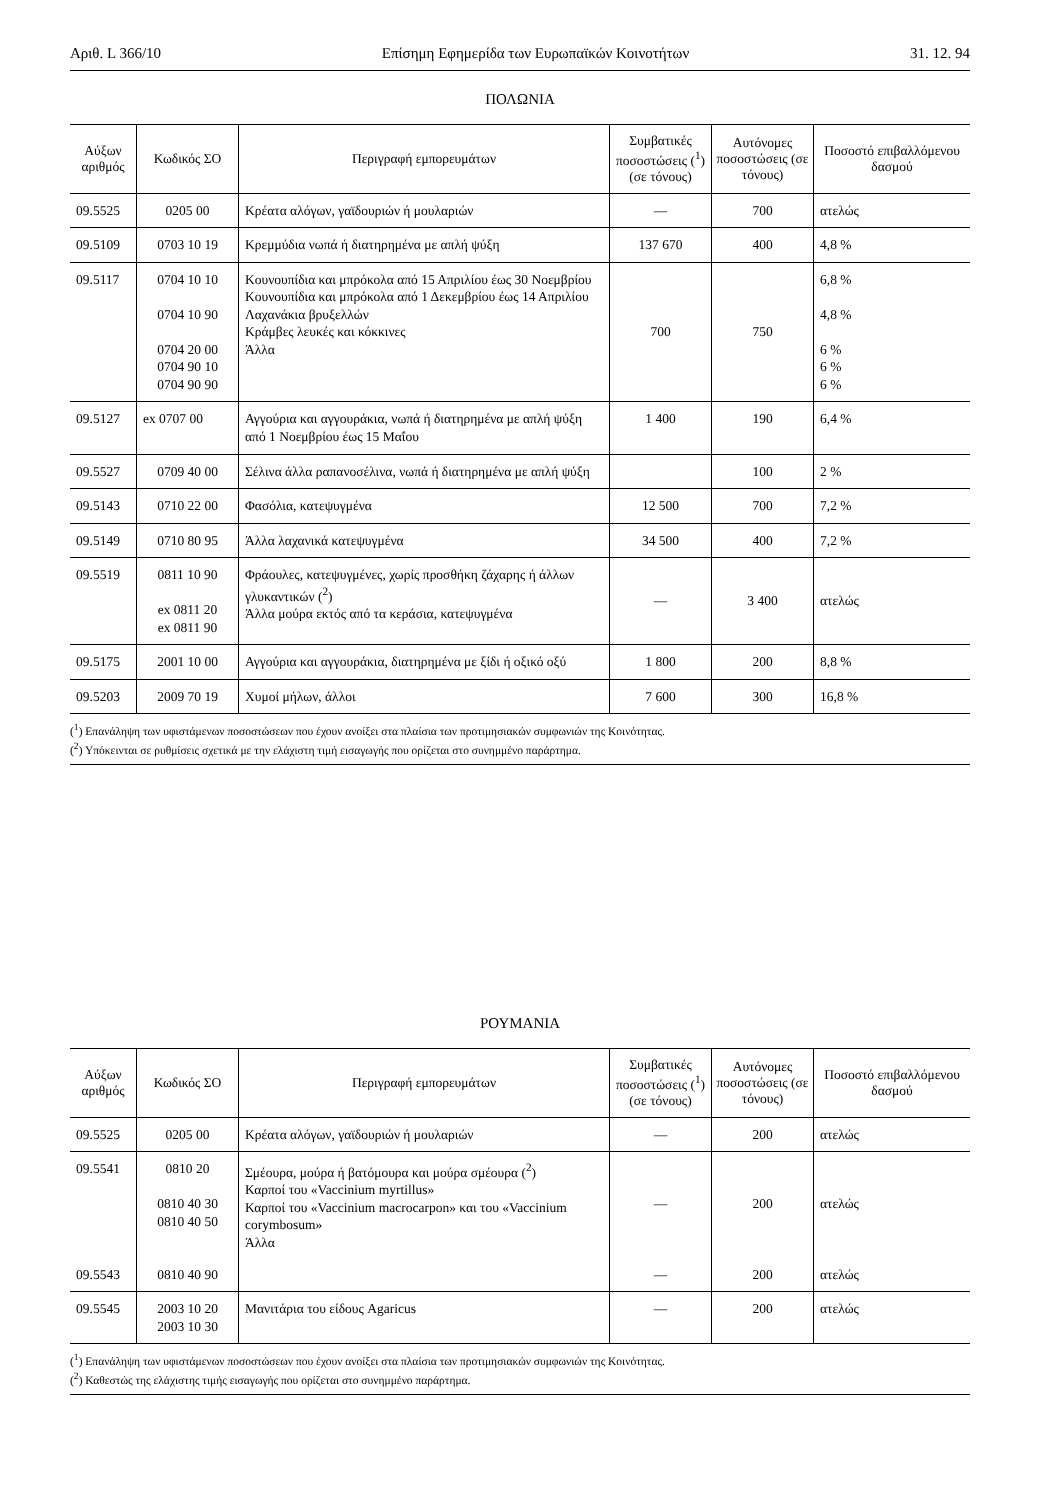Αριθ. L 366/10 Επίσημη Εφημερίδα των Ευρωπαϊκών Κοινοτήτων 31. 12. 94
ΠΟΛΩΝΙΑ
| Αύξων αριθμός | Κωδικός ΣΟ | Περιγραφή εμπορευμάτων | Συμβατικές ποσοστώσεις (<sup>1</sup>) (σε τόνους) | Αυτόνομες ποσοστώσεις (σε τόνους) | Ποσοστό επιβαλλόμενου δασμού |
| --- | --- | --- | --- | --- | --- |
| 09.5525 | 0205 00 | Κρέατα αλόγων, γαϊδουριών ή μουλαριών | — | 700 | ατελώς |
| 09.5109 | 0703 10 19 | Κρεμμύδια νωπά ή διατηρημένα με απλή ψύξη | 137 670 | 400 | 4,8 % |
| 09.5117 | 0704 10 10 0704 10 90 0704 20 00 0704 90 10 0704 90 90 | Κουνουπίδια και μπρόκολα από 15 Απριλίου έως 30 Νοεμβρίου Κουνουπίδια και μπρόκολα από 1 Δεκεμβρίου έως 14 Απριλίου Λαχανάκια βρυξελλών Κράμβες λευκές και κόκκινες Άλλα | 700 | 750 | 6,8 % 4,8 % 6 % 6 % 6 % |
| 09.5127 | ex 0707 00 | Αγγούρια και αγγουράκια, νωπά ή διατηρημένα με απλή ψύξη από 1 Νοεμβρίου έως 15 Μαΐου | 1 400 | 190 | 6,4 % |
| 09.5527 | 0709 40 00 | Σέλινα άλλα ραπανοσέλινα, νωπά ή διατηρημένα με απλή ψύξη | | 100 | 2 % |
| 09.5143 | 0710 22 00 | Φασόλια, κατεψυγμένα | 12 500 | 700 | 7,2 % |
| 09.5149 | 0710 80 95 | Άλλα λαχανικά κατεψυγμένα | 34 500 | 400 | 7,2 % |
| 09.5519 | 0811 10 90 ex 0811 20 ex 0811 90 | Φράουλες, κατεψυγμένες, χωρίς προσθήκη ζάχαρης ή άλλων γλυκαντικών (<sup>2</sup>) Άλλα μούρα εκτός από τα κεράσια, κατεψυγμένα | — | 3 400 | ατελώς |
| 09.5175 | 2001 10 00 | Αγγούρια και αγγουράκια, διατηρημένα με ξίδι ή οξικό οξύ | 1 800 | 200 | 8,8 % |
| 09.5203 | 2009 70 19 | Χυμοί μήλων, άλλοι | 7 600 | 300 | 16,8 % |
(<sup>1</sup>) Επανάληψη των υφιστάμενων ποσοστώσεων που έχουν ανοίξει στα πλαίσια των προτιμησιακών συμφωνιών της Κοινότητας.
(<sup>2</sup>) Υπόκεινται σε ρυθμίσεις σχετικά με την ελάχιστη τιμή εισαγωγής που ορίζεται στο συνημμένο παράρτημα.
ΡΟΥΜΑΝΙΑ
| Αύξων αριθμός | Κωδικός ΣΟ | Περιγραφή εμπορευμάτων | Συμβατικές ποσοστώσεις (<sup>1</sup>) (σε τόνους) | Αυτόνομες ποσοστώσεις (σε τόνους) | Ποσοστό επιβαλλόμενου δασμού |
| --- | --- | --- | --- | --- | --- |
| 09.5525 | 0205 00 | Κρέατα αλόγων, γαϊδουριών ή μουλαριών | — | 200 | ατελώς |
| 09.5541 09.5543 | 0810 20 0810 40 30 0810 40 50 0810 40 90 | Σμέουρα, μούρα ή βατόμουρα και μούρα σμέουρα (<sup>2</sup>) Καρποί του «Vaccinium myrtillus» Καρποί του «Vaccinium macrocarpon» και του «Vaccinium corymbosum» Άλλα | — — | 200 200 | ατελώς ατελώς |
| 09.5545 | 2003 10 20 2003 10 30 | Μανιτάρια του είδους Agaricus | — | 200 | ατελώς |
(<sup>1</sup>) Επανάληψη των υφιστάμενων ποσοστώσεων που έχουν ανοίξει στα πλαίσια των προτιμησιακών συμφωνιών της Κοινότητας.
(<sup>2</sup>) Καθεστώς της ελάχιστης τιμής εισαγωγής που ορίζεται στο συνημμένο παράρτημα.